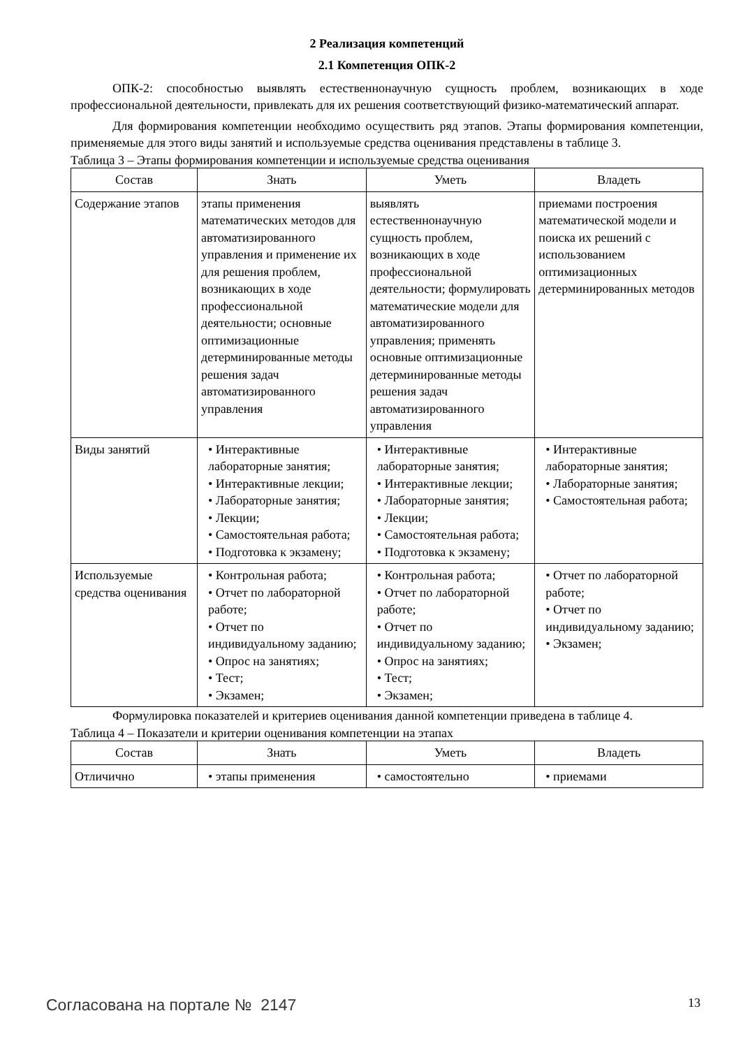2 Реализация компетенций
2.1 Компетенция ОПК-2
ОПК-2: способностью выявлять естественнонаучную сущность проблем, возникающих в ходе профессиональной деятельности, привлекать для их решения соответствующий физико-математический аппарат.
Для формирования компетенции необходимо осуществить ряд этапов. Этапы формирования компетенции, применяемые для этого виды занятий и используемые средства оценивания представлены в таблице 3.
Таблица 3 – Этапы формирования компетенции и используемые средства оценивания
| Состав | Знать | Уметь | Владеть |
| --- | --- | --- | --- |
| Содержание этапов | этапы применения математических методов для автоматизированного управления и применение их для решения проблем, возникающих в ходе профессиональной деятельности; основные оптимизационные детерминированные методы решения задач автоматизированного управления | выявлять естественнонаучную сущность проблем, возникающих в ходе профессиональной деятельности; формулировать математические модели для автоматизированного управления; применять основные оптимизационные детерминированные методы решения задач автоматизированного управления | приемами построения математической модели и поиска их решений с использованием оптимизационных детерминированных методов |
| Виды занятий | • Интерактивные лабораторные занятия; • Интерактивные лекции; • Лабораторные занятия; • Лекции; • Самостоятельная работа; • Подготовка к экзамену; | • Интерактивные лабораторные занятия; • Интерактивные лекции; • Лабораторные занятия; • Лекции; • Самостоятельная работа; • Подготовка к экзамену; | • Интерактивные лабораторные занятия; • Лабораторные занятия; • Самостоятельная работа; |
| Используемые средства оценивания | • Контрольная работа; • Отчет по лабораторной работе; • Отчет по индивидуальному заданию; • Опрос на занятиях; • Тест; • Экзамен; | • Контрольная работа; • Отчет по лабораторной работе; • Отчет по индивидуальному заданию; • Опрос на занятиях; • Тест; • Экзамен; | • Отчет по лабораторной работе; • Отчет по индивидуальному заданию; • Экзамен; |
Формулировка показателей и критериев оценивания данной компетенции приведена в таблице 4.
Таблица 4 – Показатели и критерии оценивания компетенции на этапах
| Состав | Знать | Уметь | Владеть |
| --- | --- | --- | --- |
| Отличично | • этапы применения | • самостоятельно | • приемами |
Согласована на портале № 2147 13